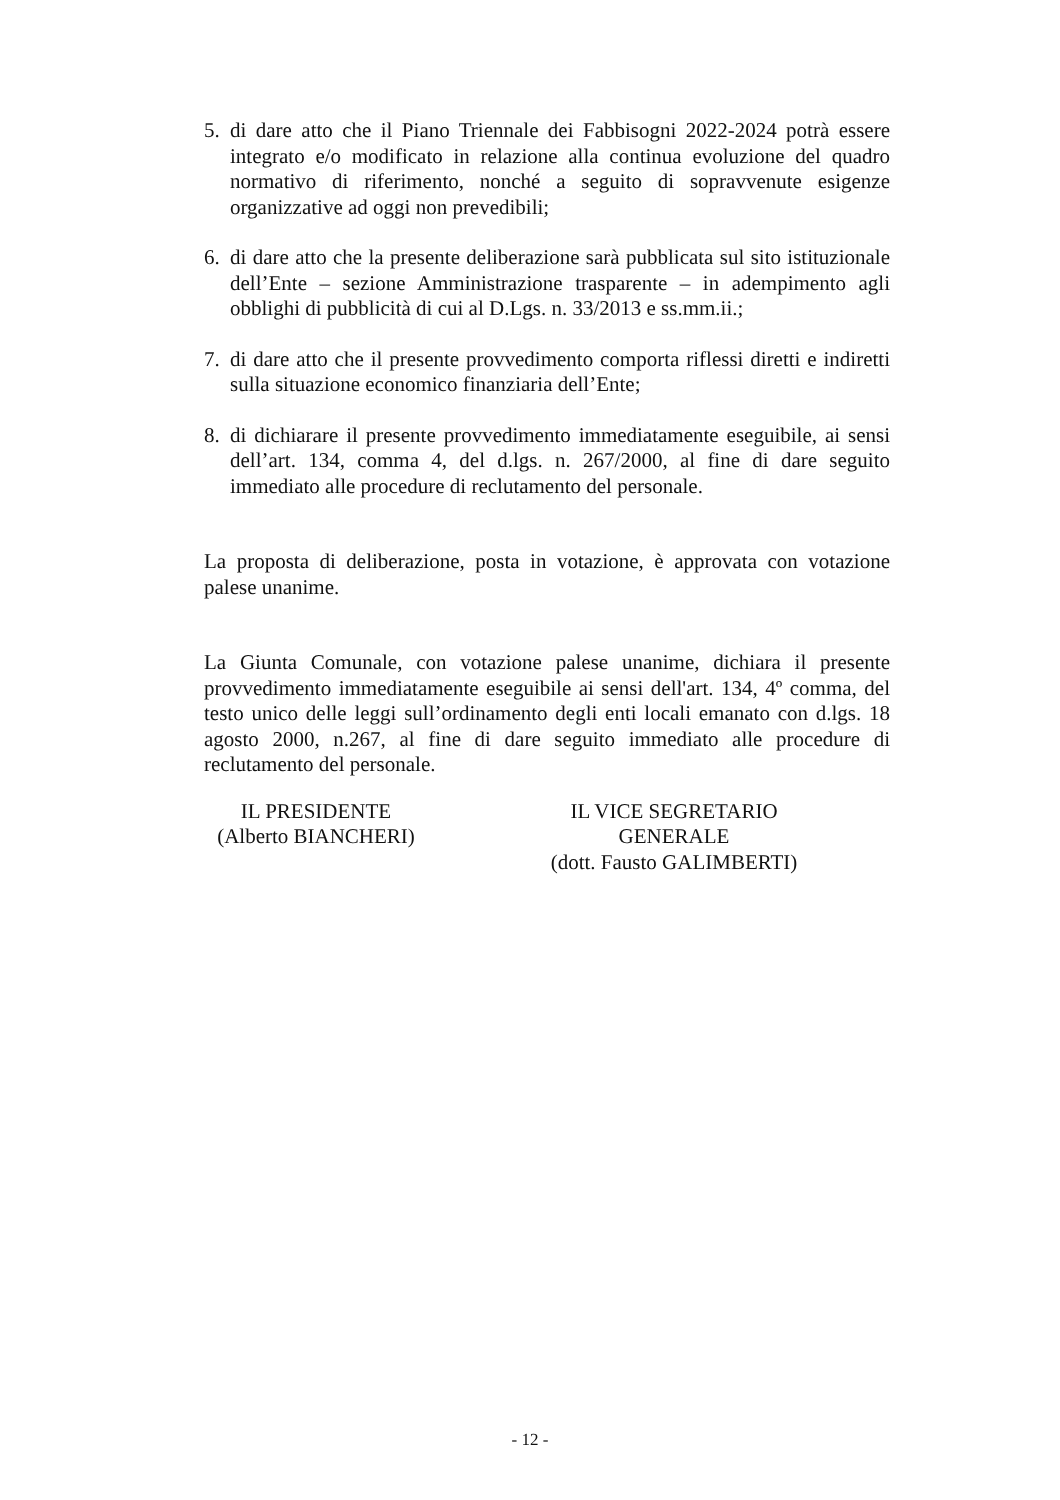5. di dare atto che il Piano Triennale dei Fabbisogni 2022-2024 potrà essere integrato e/o modificato in relazione alla continua evoluzione del quadro normativo di riferimento, nonché a seguito di sopravvenute esigenze organizzative ad oggi non prevedibili;
6. di dare atto che la presente deliberazione sarà pubblicata sul sito istituzionale dell’Ente – sezione Amministrazione trasparente – in adempimento agli obblighi di pubblicità di cui al D.Lgs. n. 33/2013 e ss.mm.ii.;
7. di dare atto che il presente provvedimento comporta riflessi diretti e indiretti sulla situazione economico finanziaria dell’Ente;
8. di dichiarare il presente provvedimento immediatamente eseguibile, ai sensi dell’art. 134, comma 4, del d.lgs. n. 267/2000, al fine di dare seguito immediato alle procedure di reclutamento del personale.
La proposta di deliberazione, posta in votazione, è approvata con votazione palese unanime.
La Giunta Comunale, con votazione palese unanime, dichiara il presente provvedimento immediatamente eseguibile ai sensi dell'art. 134, 4º comma, del testo unico delle leggi sull’ordinamento degli enti locali emanato con d.lgs. 18 agosto 2000, n.267, al fine di dare seguito immediato alle procedure di reclutamento del personale.
IL PRESIDENTE
(Alberto BIANCHERI)
IL VICE SEGRETARIO GENERALE
(dott. Fausto GALIMBERTI)
- 12 -